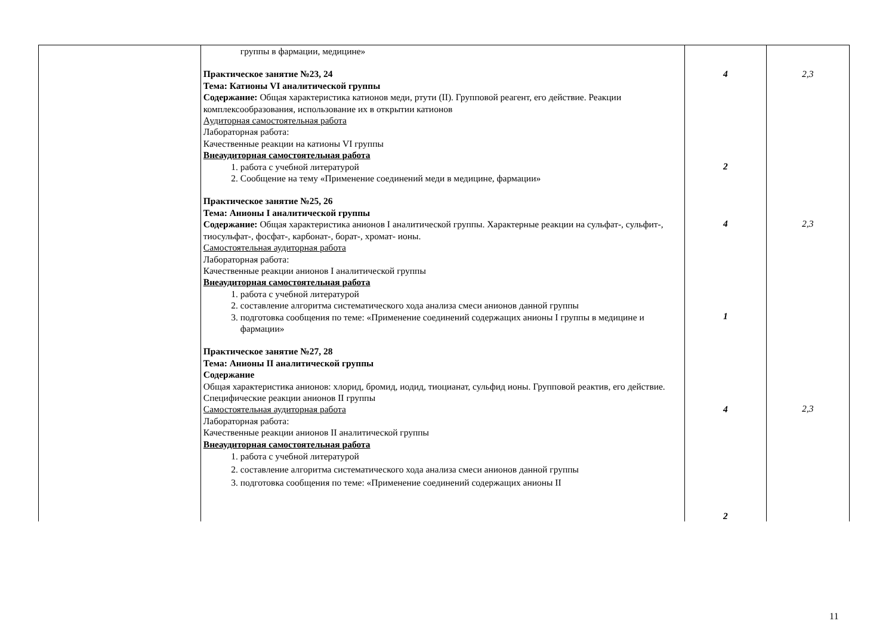| | группы в фармации, медицине» Практическое занятие №23, 24 Тема: Катионы VI аналитической группы Содержание: Общая характеристика катионов меди, ртути (II). Групповой реагент, его действие. Реакции комплексообразования, использование их в открытии катионов Аудиторная самостоятельная работа Лабораторная работа: Качественные реакции на катионы VI группы Внеаудиторная самостоятельная работа 1. работа с учебной литературой 2. Сообщение на тему «Применение соединений меди в медицине, фармации» Практическое занятие №25, 26 Тема: Анионы I аналитической группы Содержание: Общая характеристика анионов I аналитической группы. Характерные реакции на сульфат-, сульфит-, тиосульфат-, фосфат-, карбонат-, борат-, хромат- ионы. Самостоятельная аудиторная работа Лабораторная работа: Качественные реакции анионов I аналитической группы Внеаудиторная самостоятельная работа 1. работа с учебной литературой 2. составление алгоритма систематического хода анализа смеси анионов данной группы 3. подготовка сообщения по теме: «Применение соединений содержащих анионы I группы в медицине и фармации» Практическое занятие №27, 28 Тема: Анионы II аналитической группы Содержание Общая характеристика анионов: хлорид, бромид, иодид, тиоцианат, сульфид ионы. Групповой реактив, его действие. Специфические реакции анионов II группы Самостоятельная аудиторная работа Лабораторная работа: Качественные реакции анионов II аналитической группы Внеаудиторная самостоятельная работа 1. работа с учебной литературой 2. составление алгоритма систематического хода анализа смеси анионов данной группы 3. подготовка сообщения по теме: «Применение соединений содержащих анионы II | 4 2 4 1 4 2 | 2,3 2,3 2,3 |
11